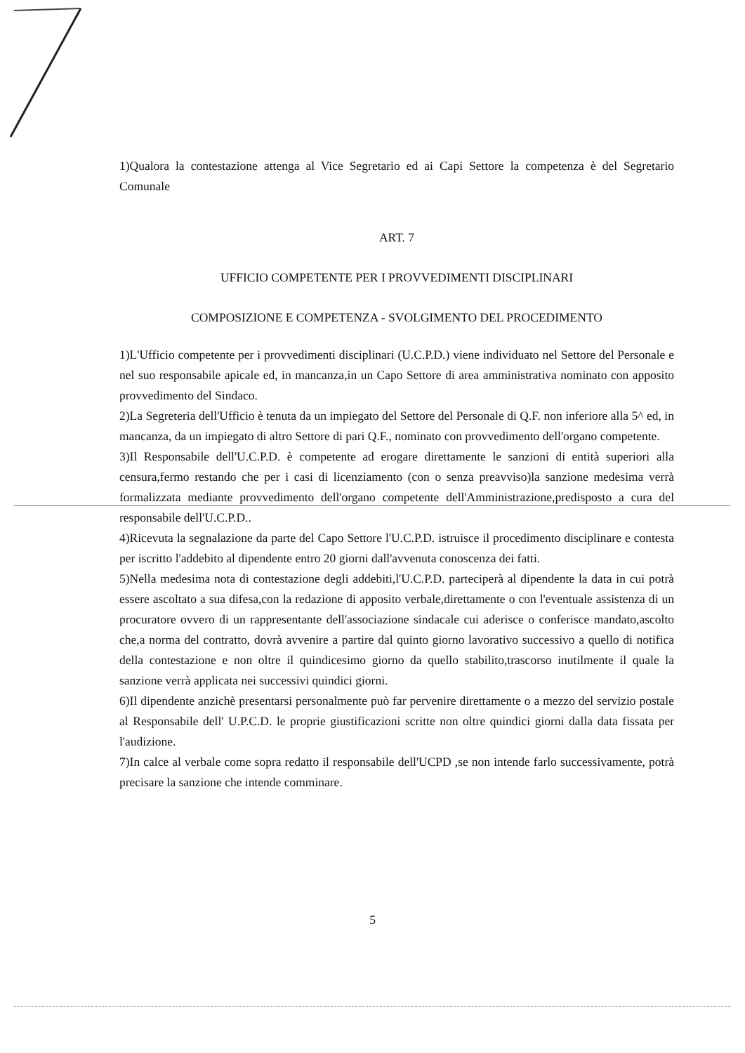1)Qualora la contestazione attenga al Vice Segretario ed ai Capi Settore la competenza è del Segretario Comunale
ART. 7
UFFICIO COMPETENTE PER I PROVVEDIMENTI DISCIPLINARI
COMPOSIZIONE E COMPETENZA - SVOLGIMENTO DEL PROCEDIMENTO
1)L'Ufficio competente per i provvedimenti disciplinari (U.C.P.D.) viene individuato nel Settore del Personale e nel suo responsabile apicale ed, in mancanza,in un Capo Settore di area amministrativa nominato con apposito provvedimento del Sindaco.
2)La Segreteria dell'Ufficio è tenuta da un impiegato del Settore del Personale di Q.F. non inferiore alla 5^ ed, in mancanza, da un impiegato di altro Settore di pari Q.F., nominato con provvedimento dell'organo competente.
3)Il Responsabile dell'U.C.P.D. è competente ad erogare direttamente le sanzioni di entità superiori alla censura,fermo restando che per i casi di licenziamento (con o senza preavviso)la sanzione medesima verrà formalizzata mediante provvedimento dell'organo competente dell'Amministrazione,predisposto a cura del responsabile dell'U.C.P.D..
4)Ricevuta la segnalazione da parte del Capo Settore l'U.C.P.D. istruisce il procedimento disciplinare e contesta per iscritto l'addebito al dipendente entro 20 giorni dall'avvenuta conoscenza dei fatti.
5)Nella medesima nota di contestazione degli addebiti,l'U.C.P.D. parteciperà al dipendente la data in cui potrà essere ascoltato a sua difesa,con la redazione di apposito verbale,direttamente o con l'eventuale assistenza di un procuratore ovvero di un rappresentante dell'associazione sindacale cui aderisce o conferisce mandato,ascolto che,a norma del contratto, dovrà avvenire a partire dal quinto giorno lavorativo successivo a quello di notifica della contestazione e non oltre il quindicesimo giorno da quello stabilito,trascorso inutilmente il quale la sanzione verrà applicata nei successivi quindici giorni.
6)Il dipendente anzichè presentarsi personalmente può far pervenire direttamente o a mezzo del servizio postale al Responsabile dell' U.P.C.D. le proprie giustificazioni scritte non oltre quindici giorni dalla data fissata per l'audizione.
7)In calce al verbale come sopra redatto il responsabile dell'UCPD ,se non intende farlo successivamente, potrà precisare la sanzione che intende comminare.
5